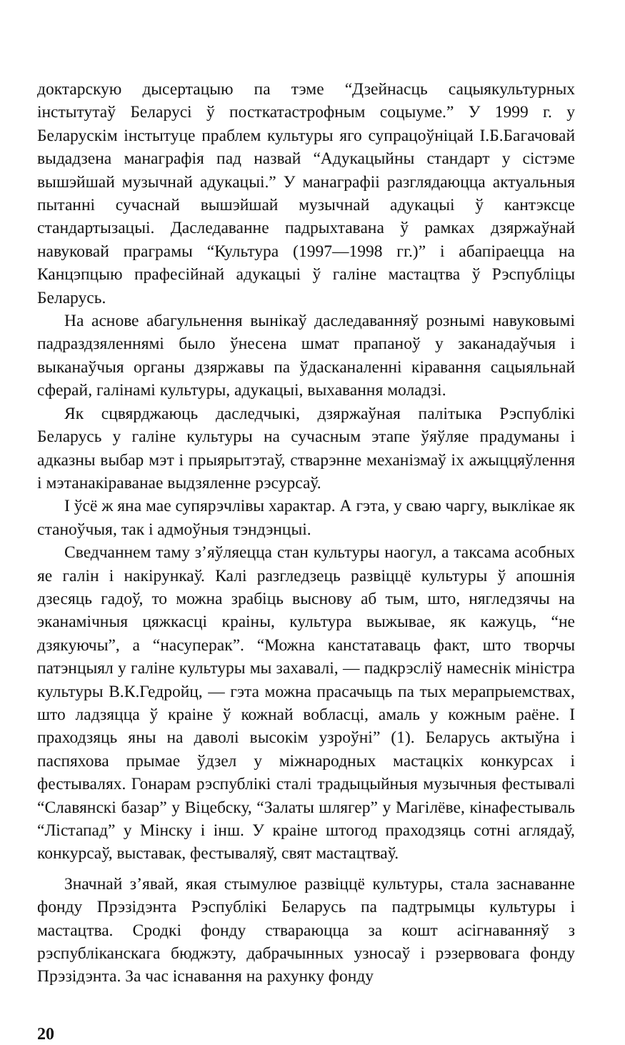доктарскую дысертацыю па тэме “Дзейнасць сацыякультурных інстытутаў Беларусі ў посткатастрофным соцыуме.” У 1999 г. у Беларускім інстытуце праблем культуры яго супрацоўніцай І.Б.Багачовай выдадзена манаграфія пад назвай “Адукацыйны стандарт у сістэме вышэйшай музычнай адукацыі.” У манаграфіі разглядаюцца актуальныя пытанні сучаснай вышэйшай музычнай адукацыі ў кантэксце стандартызацыі. Даследаванне падрыхтавана ў рамках дзяржаўнай навуковай праграмы “Культура (1997—1998 гг.)” і абапіраецца на Канцэпцыю прафесійнай адукацыі ў галіне мастацтва ў Рэспубліцы Беларусь.
На аснове абагульнення вынікаў даследаванняў рознымі навуковымі падраздзяленнямі было ўнесена шмат прапаноў у заканадаўчыя і выканаўчыя органы дзяржавы па ўдасканаленні кіравання сацыяльнай сферай, галінамі культуры, адукацыі, выхавання моладзі.
Як сцвярджаюць даследчыкі, дзяржаўная палітыка Рэспублікі Беларусь у галіне культуры на сучасным этапе ўяўляе прадуманы і адказны выбар мэт і прыярытэтаў, стварэнне механізмаў іх ажыццяўлення і мэтанакіраванае выдзяленне рэсурсаў.
І ўсё ж яна мае супярэчлівы характар. А гэта, у сваю чаргу, выклікае як станоўчыя, так і адмоўныя тэндэнцыі.
Сведчаннем таму з’яўляецца стан культуры наогул, а таксама асобных яе галін і накірункаў. Калі разгледзець развіццё культуры ў апошнія дзесяць гадоў, то можна зрабіць выснову аб тым, што, нягледзячы на эканамічныя цяжкасці краіны, культура выжывае, як кажуць, “не дзякуючы”, а “насуперак”. “Можна канстатаваць факт, што творчы патэнцыял у галіне культуры мы захавалі, — падкрэсліў намеснік міністра культуры В.К.Гедройц, — гэта можна прасачыць па тых мерапрыемствах, што ладзяцца ў краіне ў кожнай вобласці, амаль у кожным раёне. І праходзяць яны на даволі высокім узроўні” (1). Беларусь актыўна і паспяхова прымае ўдзел у міжнародных мастацкіх конкурсах і фестывалях. Гонарам рэспублікі сталі традыцыйныя музычныя фестывалі “Славянскі базар” у Віцебску, “Залаты шлягер” у Магілёве, кінафестываль “Лістапад” у Мінску і інш. У краіне штогод праходзяць сотні аглядаў, конкурсаў, выставак, фестываляў, свят мастацтваў.
Значнай з’явай, якая стымулюе развіццё культуры, стала заснаванне фонду Прэзідэнта Рэспублікі Беларусь па падтрымцы культуры і мастацтва. Сродкі фонду ствараюцца за кошт асігнаванняў з рэспубліканскага бюджэту, дабрачынных узносаў і рэзервовага фонду Прэзідэнта. За час існавання на рахунку фонду
20